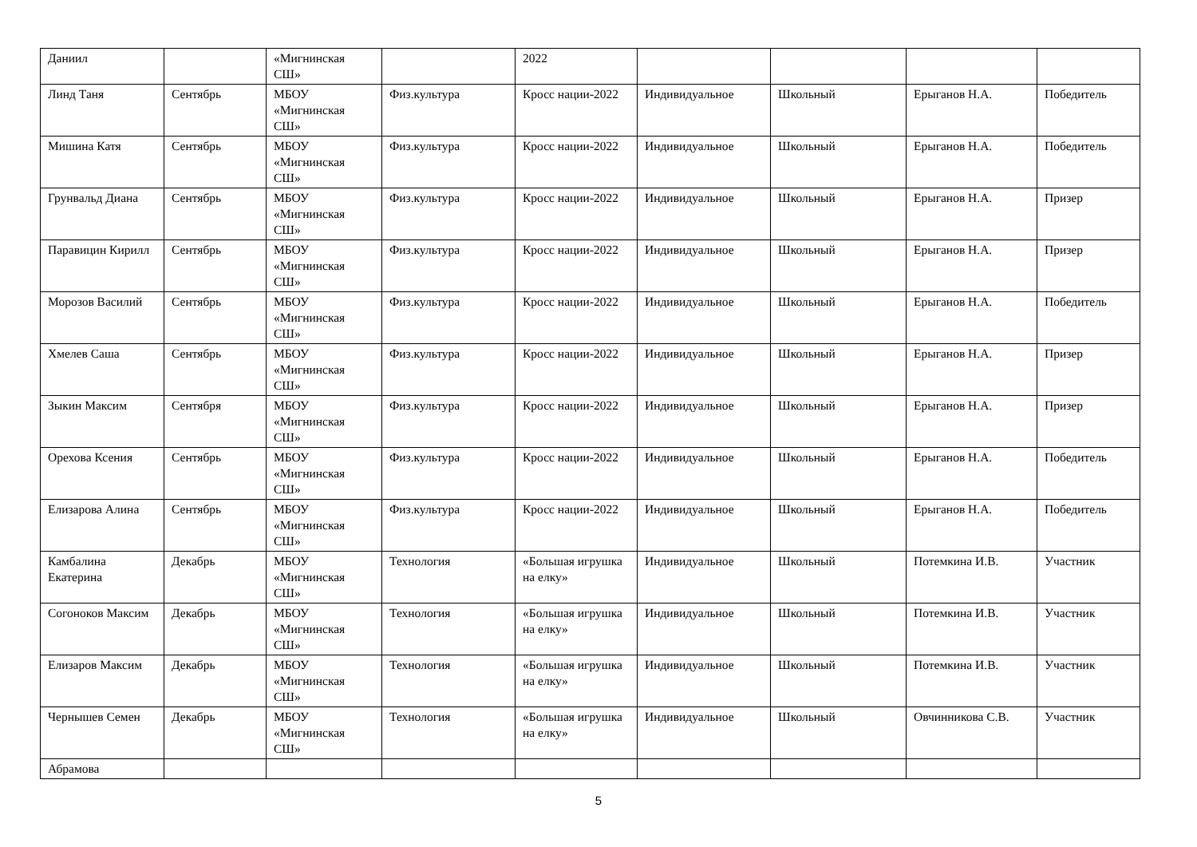| Даниил | | «Мигнинская СШ» | | 2022 | | | | |
| Линд Таня | Сентябрь | МБОУ «Мигнинская СШ» | Физ.культура | Кросс нации-2022 | Индивидуальное | Школьный | Ерыганов Н.А. | Победитель |
| Мишина Катя | Сентябрь | МБОУ «Мигнинская СШ» | Физ.культура | Кросс нации-2022 | Индивидуальное | Школьный | Ерыганов Н.А. | Победитель |
| Грунвальд Диана | Сентябрь | МБОУ «Мигнинская СШ» | Физ.культура | Кросс нации-2022 | Индивидуальное | Школьный | Ерыганов Н.А. | Призер |
| Паравицин Кирилл | Сентябрь | МБОУ «Мигнинская СШ» | Физ.культура | Кросс нации-2022 | Индивидуальное | Школьный | Ерыганов Н.А. | Призер |
| Морозов Василий | Сентябрь | МБОУ «Мигнинская СШ» | Физ.культура | Кросс нации-2022 | Индивидуальное | Школьный | Ерыганов Н.А. | Победитель |
| Хмелев Саша | Сентябрь | МБОУ «Мигнинская СШ» | Физ.культура | Кросс нации-2022 | Индивидуальное | Школьный | Ерыганов Н.А. | Призер |
| Зыкин Максим | Сентября | МБОУ «Мигнинская СШ» | Физ.культура | Кросс нации-2022 | Индивидуальное | Школьный | Ерыганов Н.А. | Призер |
| Орехова Ксения | Сентябрь | МБОУ «Мигнинская СШ» | Физ.культура | Кросс нации-2022 | Индивидуальное | Школьный | Ерыганов Н.А. | Победитель |
| Елизарова Алина | Сентябрь | МБОУ «Мигнинская СШ» | Физ.культура | Кросс нации-2022 | Индивидуальное | Школьный | Ерыганов Н.А. | Победитель |
| Камбалина Екатерина | Декабрь | МБОУ «Мигнинская СШ» | Технология | «Большая игрушка на елку» | Индивидуальное | Школьный | Потемкина И.В. | Участник |
| Согоноков Максим | Декабрь | МБОУ «Мигнинская СШ» | Технология | «Большая игрушка на елку» | Индивидуальное | Школьный | Потемкина И.В. | Участник |
| Елизаров Максим | Декабрь | МБОУ «Мигнинская СШ» | Технология | «Большая игрушка на елку» | Индивидуальное | Школьный | Потемкина И.В. | Участник |
| Чернышев Семен | Декабрь | МБОУ «Мигнинская СШ» | Технология | «Большая игрушка на елку» | Индивидуальное | Школьный | Овчинникова С.В. | Участник |
| Абрамова | | | | | | | | |
5